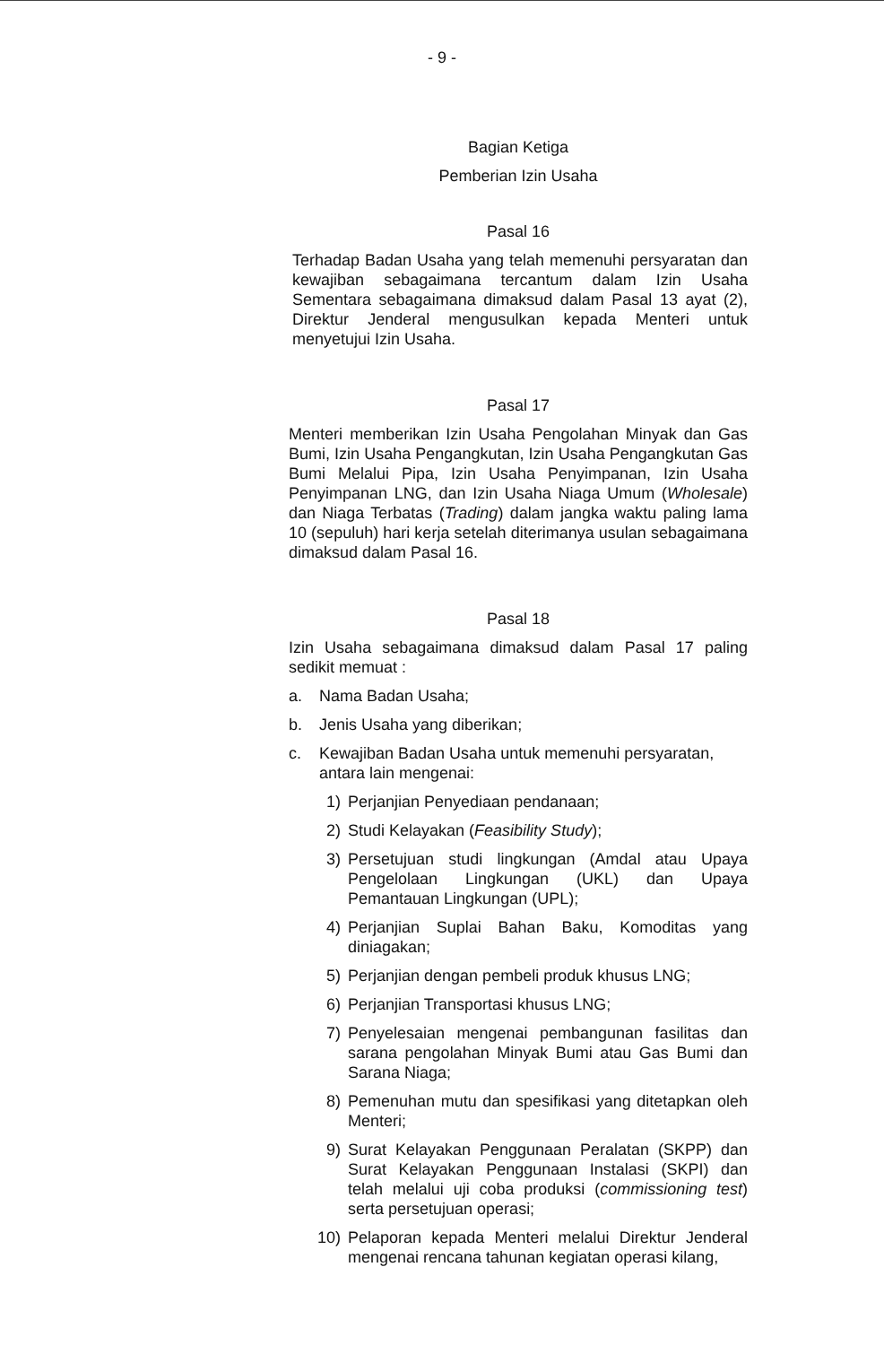- 9 -
Bagian Ketiga
Pemberian Izin Usaha
Pasal 16
Terhadap Badan Usaha yang telah memenuhi persyaratan dan kewajiban sebagaimana tercantum dalam Izin Usaha Sementara sebagaimana dimaksud dalam Pasal 13 ayat (2), Direktur Jenderal mengusulkan kepada Menteri untuk menyetujui Izin Usaha.
Pasal 17
Menteri memberikan Izin Usaha Pengolahan Minyak dan Gas Bumi, Izin Usaha Pengangkutan, Izin Usaha Pengangkutan Gas Bumi Melalui Pipa, Izin Usaha Penyimpanan, Izin Usaha Penyimpanan LNG, dan Izin Usaha Niaga Umum (Wholesale) dan Niaga Terbatas (Trading) dalam jangka waktu paling lama 10 (sepuluh) hari kerja setelah diterimanya usulan sebagaimana dimaksud dalam Pasal 16.
Pasal 18
Izin Usaha sebagaimana dimaksud dalam Pasal 17 paling sedikit memuat :
a. Nama Badan Usaha;
b. Jenis Usaha yang diberikan;
c. Kewajiban Badan Usaha untuk memenuhi persyaratan, antara lain mengenai:
1) Perjanjian Penyediaan pendanaan;
2) Studi Kelayakan (Feasibility Study);
3) Persetujuan studi lingkungan (Amdal atau Upaya Pengelolaan Lingkungan (UKL) dan Upaya Pemantauan Lingkungan (UPL);
4) Perjanjian Suplai Bahan Baku, Komoditas yang diniagakan;
5) Perjanjian dengan pembeli produk khusus LNG;
6) Perjanjian Transportasi khusus LNG;
7) Penyelesaian mengenai pembangunan fasilitas dan sarana pengolahan Minyak Bumi atau Gas Bumi dan Sarana Niaga;
8) Pemenuhan mutu dan spesifikasi yang ditetapkan oleh Menteri;
9) Surat Kelayakan Penggunaan Peralatan (SKPP) dan Surat Kelayakan Penggunaan Instalasi (SKPI) dan telah melalui uji coba produksi (commissioning test) serta persetujuan operasi;
10)
Pelaporan kepada Menteri melalui Direktur Jenderal mengenai rencana tahunan kegiatan operasi kilang,